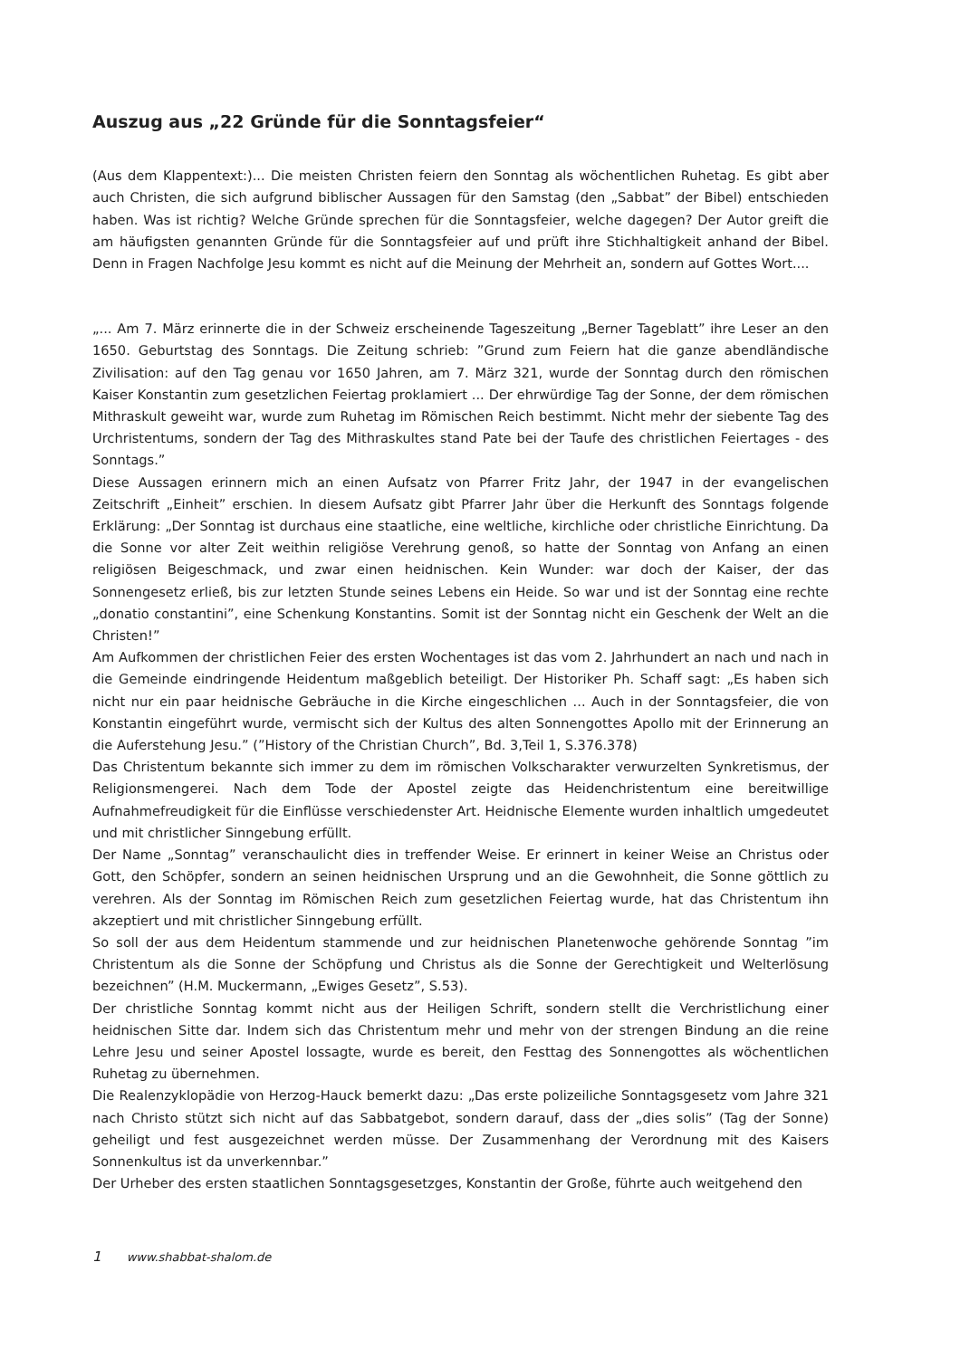Auszug aus „22 Gründe für die Sonntagsfeier“
(Aus dem Klappentext:)... Die meisten Christen feiern den Sonntag als wöchentlichen Ruhetag. Es gibt aber auch Christen, die sich aufgrund biblischer Aussagen für den Samstag (den „Sabbat” der Bibel) entschieden haben. Was ist richtig? Welche Gründe sprechen für die Sonntagsfeier, welche dagegen? Der Autor greift die am häufigsten genannten Gründe für die Sonntagsfeier auf und prüft ihre Stichhaltigkeit anhand der Bibel. Denn in Fragen Nachfolge Jesu kommt es nicht auf die Meinung der Mehrheit an, sondern auf Gottes Wort....
„... Am 7. März erinnerte die in der Schweiz erscheinende Tageszeitung „Berner Tageblatt” ihre Leser an den 1650. Geburtstag des Sonntags. Die Zeitung schrieb: ”Grund zum Feiern hat die ganze abendländische Zivilisation: auf den Tag genau vor 1650 Jahren, am 7. März 321, wurde der Sonntag durch den römischen Kaiser Konstantin zum gesetzlichen Feiertag proklamiert ... Der ehrwürdige Tag der Sonne, der dem römischen Mithraskult geweiht war, wurde zum Ruhetag im Römischen Reich bestimmt. Nicht mehr der siebente Tag des Urchristentums, sondern der Tag des Mithraskultes stand Pate bei der Taufe des christlichen Feiertages - des Sonntags.”
Diese Aussagen erinnern mich an einen Aufsatz von Pfarrer Fritz Jahr, der 1947 in der evangelischen Zeitschrift „Einheit” erschien. In diesem Aufsatz gibt Pfarrer Jahr über die Herkunft des Sonntags folgende Erklärung: „Der Sonntag ist durchaus eine staatliche, eine weltliche, kirchliche oder christliche Einrichtung. Da die Sonne vor alter Zeit weithin religiöse Verehrung genoß, so hatte der Sonntag von Anfang an einen religiösen Beigeschmack, und zwar einen heidnischen. Kein Wunder: war doch der Kaiser, der das Sonnengesetz erließ, bis zur letzten Stunde seines Lebens ein Heide. So war und ist der Sonntag eine rechte „donatio constantini”, eine Schenkung Konstantins. Somit ist der Sonntag nicht ein Geschenk der Welt an die Christen!”
Am Aufkommen der christlichen Feier des ersten Wochentages ist das vom 2. Jahrhundert an nach und nach in die Gemeinde eindringende Heidentum maßgeblich beteiligt. Der Historiker Ph. Schaff sagt: „Es haben sich nicht nur ein paar heidnische Gebräuche in die Kirche eingeschlichen ... Auch in der Sonntagsfeier, die von Konstantin eingeführt wurde, vermischt sich der Kultus des alten Sonnengottes Apollo mit der Erinnerung an die Auferstehung Jesu.” (”History of the Christian Church”, Bd. 3,Teil 1, S.376.378)
Das Christentum bekannte sich immer zu dem im römischen Volkscharakter verwurzelten Synkretismus, der Religionsmengerei. Nach dem Tode der Apostel zeigte das Heidenchristentum eine bereitwillige Aufnahmefreudigkeit für die Einflüsse verschiedenster Art. Heidnische Elemente wurden inhaltlich umgedeutet und mit christlicher Sinngebung erfüllt.
Der Name „Sonntag” veranschaulicht dies in treffender Weise. Er erinnert in keiner Weise an Christus oder Gott, den Schöpfer, sondern an seinen heidnischen Ursprung und an die Gewohnheit, die Sonne göttlich zu verehren. Als der Sonntag im Römischen Reich zum gesetzlichen Feiertag wurde, hat das Christentum ihn akzeptiert und mit christlicher Sinngebung erfüllt.
So soll der aus dem Heidentum stammende und zur heidnischen Planetenwoche gehörende Sonntag ”im Christentum als die Sonne der Schöpfung und Christus als die Sonne der Gerechtigkeit und Welterlösung bezeichnen” (H.M. Muckermann, „Ewiges Gesetz”, S.53).
Der christliche Sonntag kommt nicht aus der Heiligen Schrift, sondern stellt die Verchristlichung einer heidnischen Sitte dar. Indem sich das Christentum mehr und mehr von der strengen Bindung an die reine Lehre Jesu und seiner Apostel lossagte, wurde es bereit, den Festtag des Sonnengottes als wöchentlichen Ruhetag zu übernehmen.
Die Realenzyklopädie von Herzog-Hauck bemerkt dazu: „Das erste polizeiliche Sonntagsgesetz vom Jahre 321 nach Christo stützt sich nicht auf das Sabbatgebot, sondern darauf, dass der „dies solis” (Tag der Sonne) geheiligt und fest ausgezeichnet werden müsse. Der Zusammenhang der Verordnung mit des Kaisers Sonnenkultus ist da unverkennbar.”
Der Urheber des ersten staatlichen Sonntagsgesetzges, Konstantin der Große, führte auch weitgehend den
1 www.shabbat-shalom.de